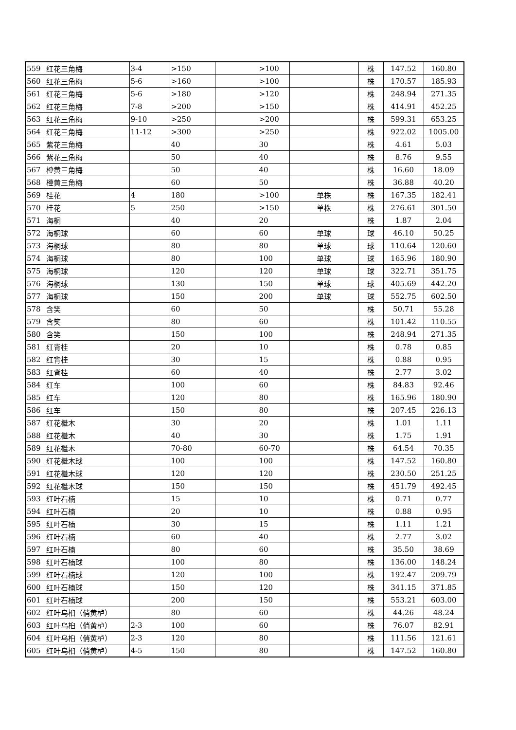| 559 | 红花三角梅 | 3-4 | >150 | | >100 | | 株 | 147.52 | 160.80 |
| 560 | 红花三角梅 | 5-6 | >160 | | >100 | | 株 | 170.57 | 185.93 |
| 561 | 红花三角梅 | 5-6 | >180 | | >120 | | 株 | 248.94 | 271.35 |
| 562 | 红花三角梅 | 7-8 | >200 | | >150 | | 株 | 414.91 | 452.25 |
| 563 | 红花三角梅 | 9-10 | >250 | | >200 | | 株 | 599.31 | 653.25 |
| 564 | 红花三角梅 | 11-12 | >300 | | >250 | | 株 | 922.02 | 1005.00 |
| 565 | 紫花三角梅 | | 40 | | 30 | | 株 | 4.61 | 5.03 |
| 566 | 紫花三角梅 | | 50 | | 40 | | 株 | 8.76 | 9.55 |
| 567 | 橙黄三角梅 | | 50 | | 40 | | 株 | 16.60 | 18.09 |
| 568 | 橙黄三角梅 | | 60 | | 50 | | 株 | 36.88 | 40.20 |
| 569 | 桂花 | 4 | 180 | | >100 | 单株 | 株 | 167.35 | 182.41 |
| 570 | 桂花 | 5 | 250 | | >150 | 单株 | 株 | 276.61 | 301.50 |
| 571 | 海桐 | | 40 | | 20 | | 株 | 1.87 | 2.04 |
| 572 | 海桐球 | | 60 | | 60 | 单球 | 球 | 46.10 | 50.25 |
| 573 | 海桐球 | | 80 | | 80 | 单球 | 球 | 110.64 | 120.60 |
| 574 | 海桐球 | | 80 | | 100 | 单球 | 球 | 165.96 | 180.90 |
| 575 | 海桐球 | | 120 | | 120 | 单球 | 球 | 322.71 | 351.75 |
| 576 | 海桐球 | | 130 | | 150 | 单球 | 球 | 405.69 | 442.20 |
| 577 | 海桐球 | | 150 | | 200 | 单球 | 球 | 552.75 | 602.50 |
| 578 | 含笑 | | 60 | | 50 | | 株 | 50.71 | 55.28 |
| 579 | 含笑 | | 80 | | 60 | | 株 | 101.42 | 110.55 |
| 580 | 含笑 | | 150 | | 100 | | 株 | 248.94 | 271.35 |
| 581 | 红背桂 | | 20 | | 10 | | 株 | 0.78 | 0.85 |
| 582 | 红背桂 | | 30 | | 15 | | 株 | 0.88 | 0.95 |
| 583 | 红背桂 | | 60 | | 40 | | 株 | 2.77 | 3.02 |
| 584 | 红车 | | 100 | | 60 | | 株 | 84.83 | 92.46 |
| 585 | 红车 | | 120 | | 80 | | 株 | 165.96 | 180.90 |
| 586 | 红车 | | 150 | | 80 | | 株 | 207.45 | 226.13 |
| 587 | 红花檵木 | | 30 | | 20 | | 株 | 1.01 | 1.11 |
| 588 | 红花檵木 | | 40 | | 30 | | 株 | 1.75 | 1.91 |
| 589 | 红花檵木 | | 70-80 | | 60-70 | | 株 | 64.54 | 70.35 |
| 590 | 红花檵木球 | | 100 | | 100 | | 株 | 147.52 | 160.80 |
| 591 | 红花檵木球 | | 120 | | 120 | | 株 | 230.50 | 251.25 |
| 592 | 红花檵木球 | | 150 | | 150 | | 株 | 451.79 | 492.45 |
| 593 | 红叶石楠 | | 15 | | 10 | | 株 | 0.71 | 0.77 |
| 594 | 红叶石楠 | | 20 | | 10 | | 株 | 0.88 | 0.95 |
| 595 | 红叶石楠 | | 30 | | 15 | | 株 | 1.11 | 1.21 |
| 596 | 红叶石楠 | | 60 | | 40 | | 株 | 2.77 | 3.02 |
| 597 | 红叶石楠 | | 80 | | 60 | | 株 | 35.50 | 38.69 |
| 598 | 红叶石楠球 | | 100 | | 80 | | 株 | 136.00 | 148.24 |
| 599 | 红叶石楠球 | | 120 | | 100 | | 株 | 192.47 | 209.79 |
| 600 | 红叶石楠球 | | 150 | | 120 | | 株 | 341.15 | 371.85 |
| 601 | 红叶石楠球 | | 200 | | 150 | | 株 | 553.21 | 603.00 |
| 602 | 红叶乌桕（俏黄栌） | | 80 | | 60 | | 株 | 44.26 | 48.24 |
| 603 | 红叶乌桕（俏黄栌） | 2-3 | 100 | | 60 | | 株 | 76.07 | 82.91 |
| 604 | 红叶乌桕（俏黄栌） | 2-3 | 120 | | 80 | | 株 | 111.56 | 121.61 |
| 605 | 红叶乌桕（俏黄栌） | 4-5 | 150 | | 80 | | 株 | 147.52 | 160.80 |